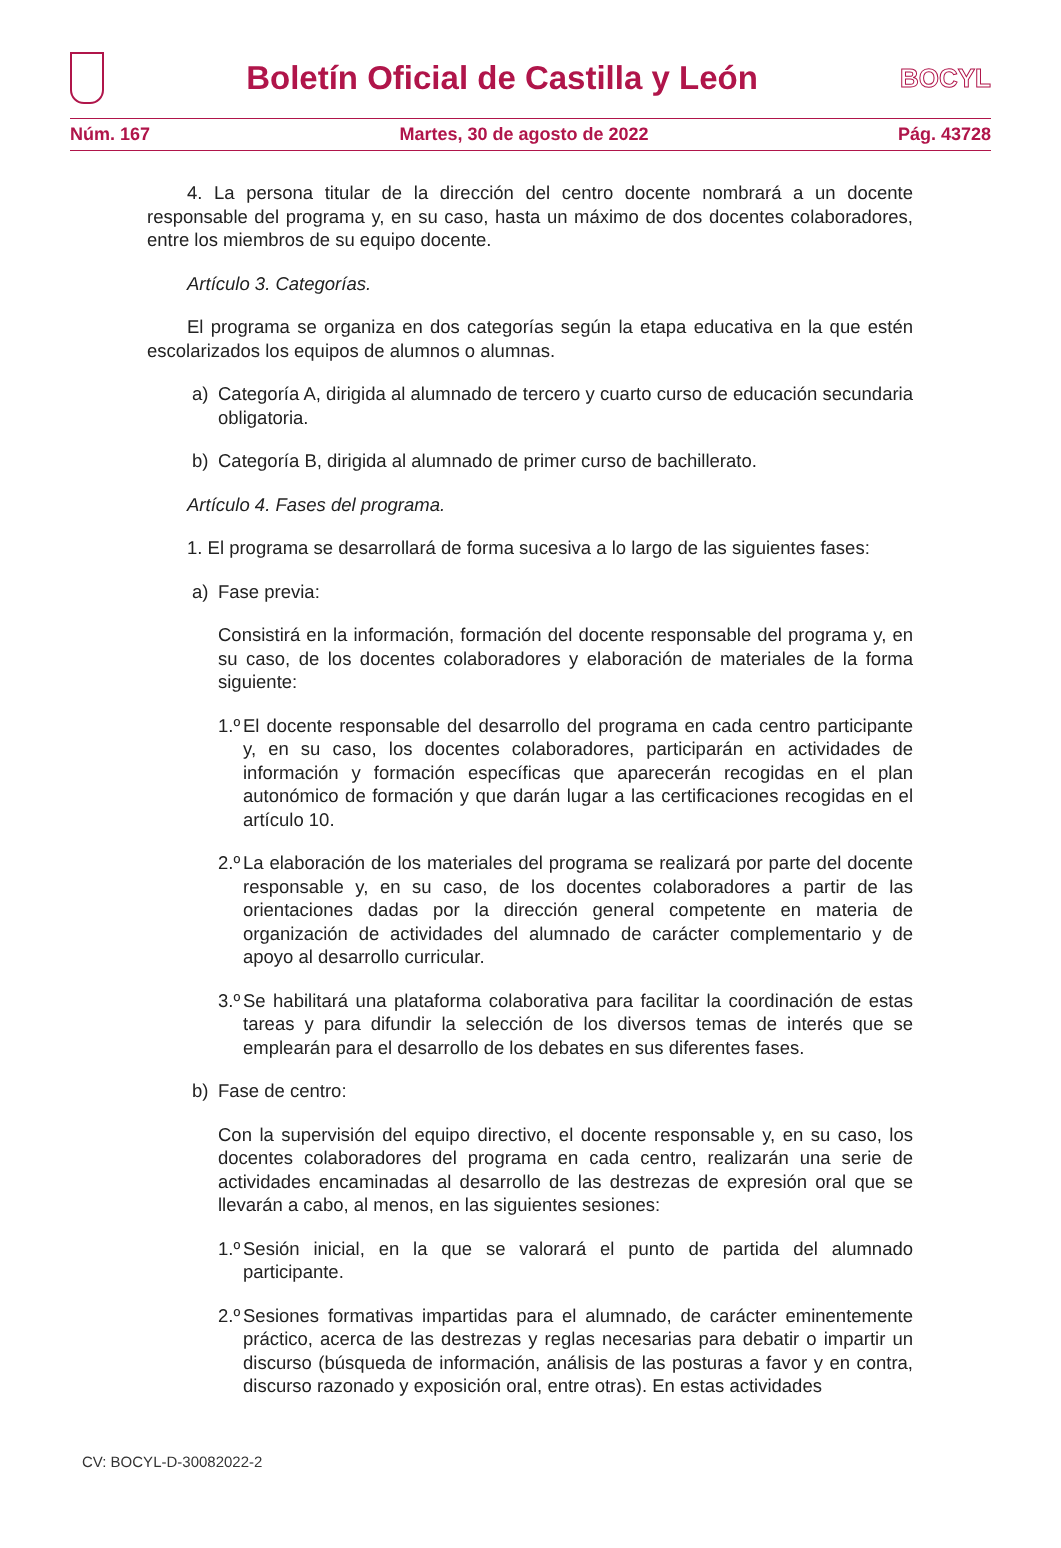Boletín Oficial de Castilla y León
BOCYL
Núm. 167 Martes, 30 de agosto de 2022 Pág. 43728
4. La persona titular de la dirección del centro docente nombrará a un docente responsable del programa y, en su caso, hasta un máximo de dos docentes colaboradores, entre los miembros de su equipo docente.
Artículo 3. Categorías.
El programa se organiza en dos categorías según la etapa educativa en la que estén escolarizados los equipos de alumnos o alumnas.
a) Categoría A, dirigida al alumnado de tercero y cuarto curso de educación secundaria obligatoria.
b) Categoría B, dirigida al alumnado de primer curso de bachillerato.
Artículo 4. Fases del programa.
1. El programa se desarrollará de forma sucesiva a lo largo de las siguientes fases:
a) Fase previa:
Consistirá en la información, formación del docente responsable del programa y, en su caso, de los docentes colaboradores y elaboración de materiales de la forma siguiente:
1.º El docente responsable del desarrollo del programa en cada centro participante y, en su caso, los docentes colaboradores, participarán en actividades de información y formación específicas que aparecerán recogidas en el plan autonómico de formación y que darán lugar a las certificaciones recogidas en el artículo 10.
2.º La elaboración de los materiales del programa se realizará por parte del docente responsable y, en su caso, de los docentes colaboradores a partir de las orientaciones dadas por la dirección general competente en materia de organización de actividades del alumnado de carácter complementario y de apoyo al desarrollo curricular.
3.º Se habilitará una plataforma colaborativa para facilitar la coordinación de estas tareas y para difundir la selección de los diversos temas de interés que se emplearán para el desarrollo de los debates en sus diferentes fases.
b) Fase de centro:
Con la supervisión del equipo directivo, el docente responsable y, en su caso, los docentes colaboradores del programa en cada centro, realizarán una serie de actividades encaminadas al desarrollo de las destrezas de expresión oral que se llevarán a cabo, al menos, en las siguientes sesiones:
1.º Sesión inicial, en la que se valorará el punto de partida del alumnado participante.
2.º Sesiones formativas impartidas para el alumnado, de carácter eminentemente práctico, acerca de las destrezas y reglas necesarias para debatir o impartir un discurso (búsqueda de información, análisis de las posturas a favor y en contra, discurso razonado y exposición oral, entre otras). En estas actividades
CV: BOCYL-D-30082022-2